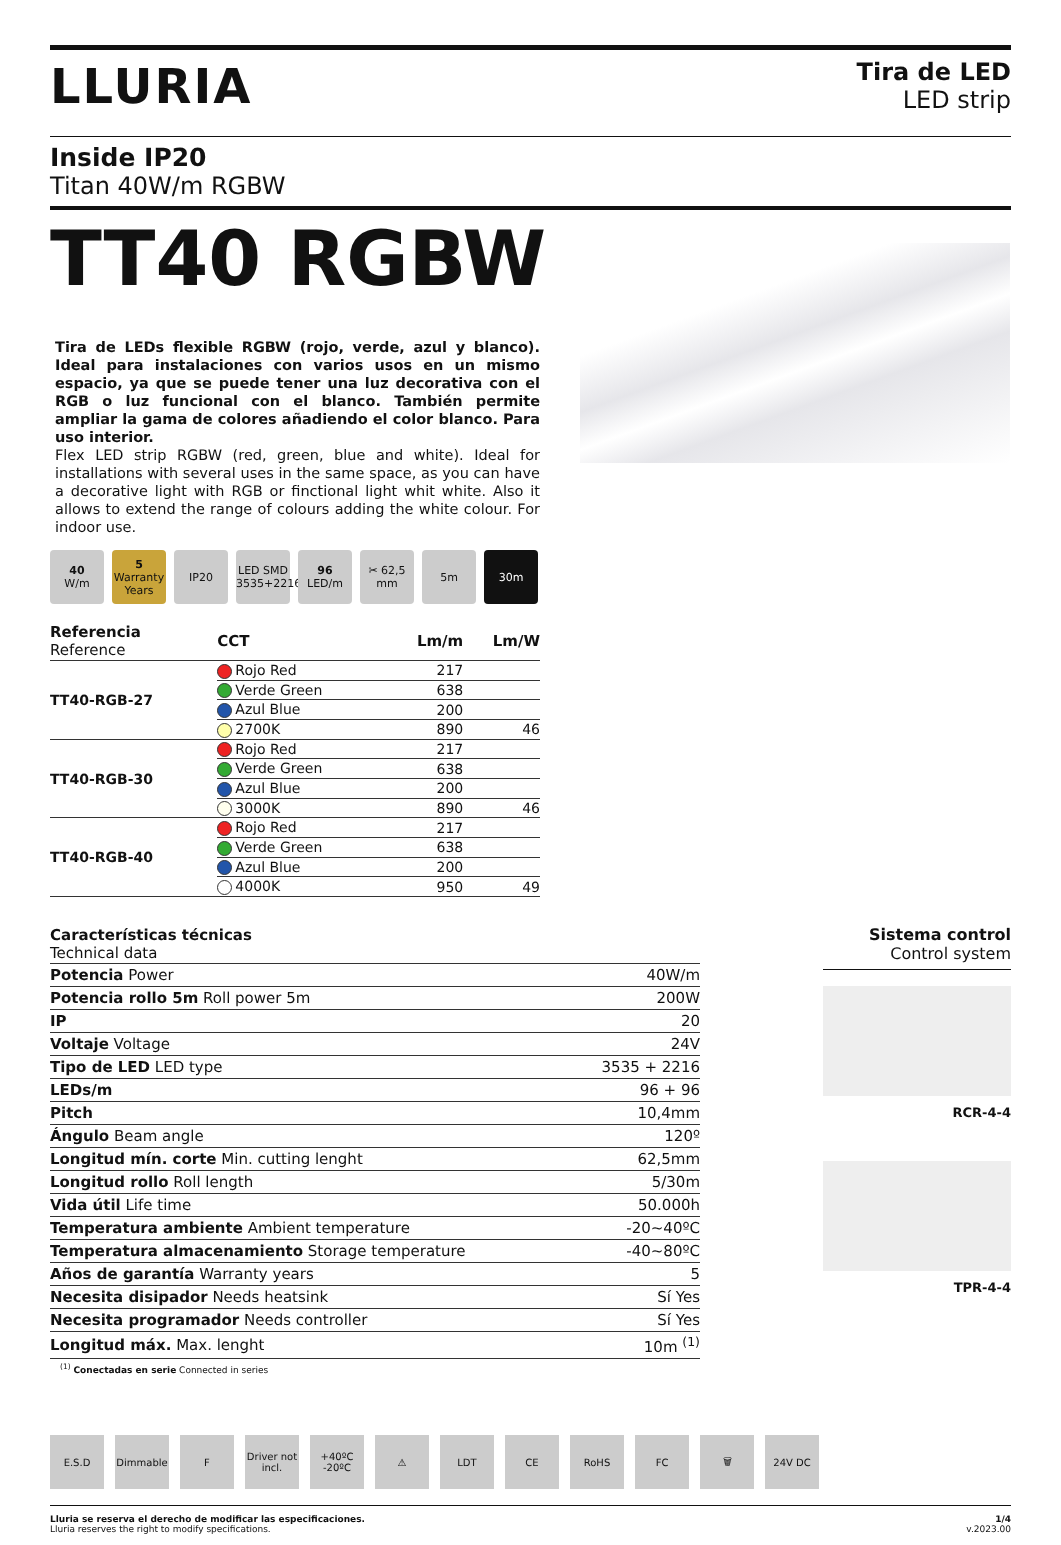LLURIA
Tira de LED
LED strip
Inside IP20
Titan 40W/m RGBW
TT40 RGBW
Tira de LEDs flexible RGBW (rojo, verde, azul y blanco). Ideal para instalaciones con varios usos en un mismo espacio, ya que se puede tener una luz decorativa con el RGB o luz funcional con el blanco. También permite ampliar la gama de colores añadiendo el color blanco. Para uso interior.
Flex LED strip RGBW (red, green, blue and white). Ideal for installations with several uses in the same space, as you can have a decorative light with RGB or finctional light whit white. Also it allows to extend the range of colours adding the white colour. For indoor use.
40
W/m
5
Warranty Years
IP20 LED SMD 3535+2216
96
LED/m
✂ 62,5 mm
5m 30m
| Referencia Reference | CCT | Lm/m | Lm/W |
| --- | --- | --- | --- |
| TT40-RGB-27 | Rojo Red | 217 | |
| | Verde Green | 638 | |
| | Azul Blue | 200 | |
| | 2700K | 890 | 46 |
| TT40-RGB-30 | Rojo Red | 217 | |
| | Verde Green | 638 | |
| | Azul Blue | 200 | |
| | 3000K | 890 | 46 |
| TT40-RGB-40 | Rojo Red | 217 | |
| | Verde Green | 638 | |
| | Azul Blue | 200 | |
| | 4000K | 950 | 49 |
| Características técnicas Technical data | |
| --- | --- |
| Potencia Power | 40W/m |
| Potencia rollo 5m Roll power 5m | 200W |
| IP | 20 |
| Voltaje Voltage | 24V |
| Tipo de LED LED type | 3535 + 2216 |
| LEDs/m | 96 + 96 |
| Pitch | 10,4mm |
| Ángulo Beam angle | 120º |
| Longitud mín. corte Min. cutting lenght | 62,5mm |
| Longitud rollo Roll length | 5/30m |
| Vida útil Life time | 50.000h |
| Temperatura ambiente Ambient temperature | -20~40ºC |
| Temperatura almacenamiento Storage temperature | -40~80ºC |
| Años de garantía Warranty years | 5 |
| Necesita disipador Needs heatsink | Sí Yes |
| Necesita programador Needs controller | Sí Yes |
| Longitud máx. Max. lenght | 10m <sup>(1)</sup> |
<sup>(1)</sup> Conectadas en serie Connected in series
Sistema control
Control system
RCR-4-4
TPR-4-4
E.S.D Dimmable F Driver not incl.
+40ºC -20ºC
⚠ LDT CE RoHS FC 🗑 24V DC
Lluria se reserva el derecho de modificar las especificaciones.
Lluria reserves the right to modify specifications.
1/4
v.2023.00